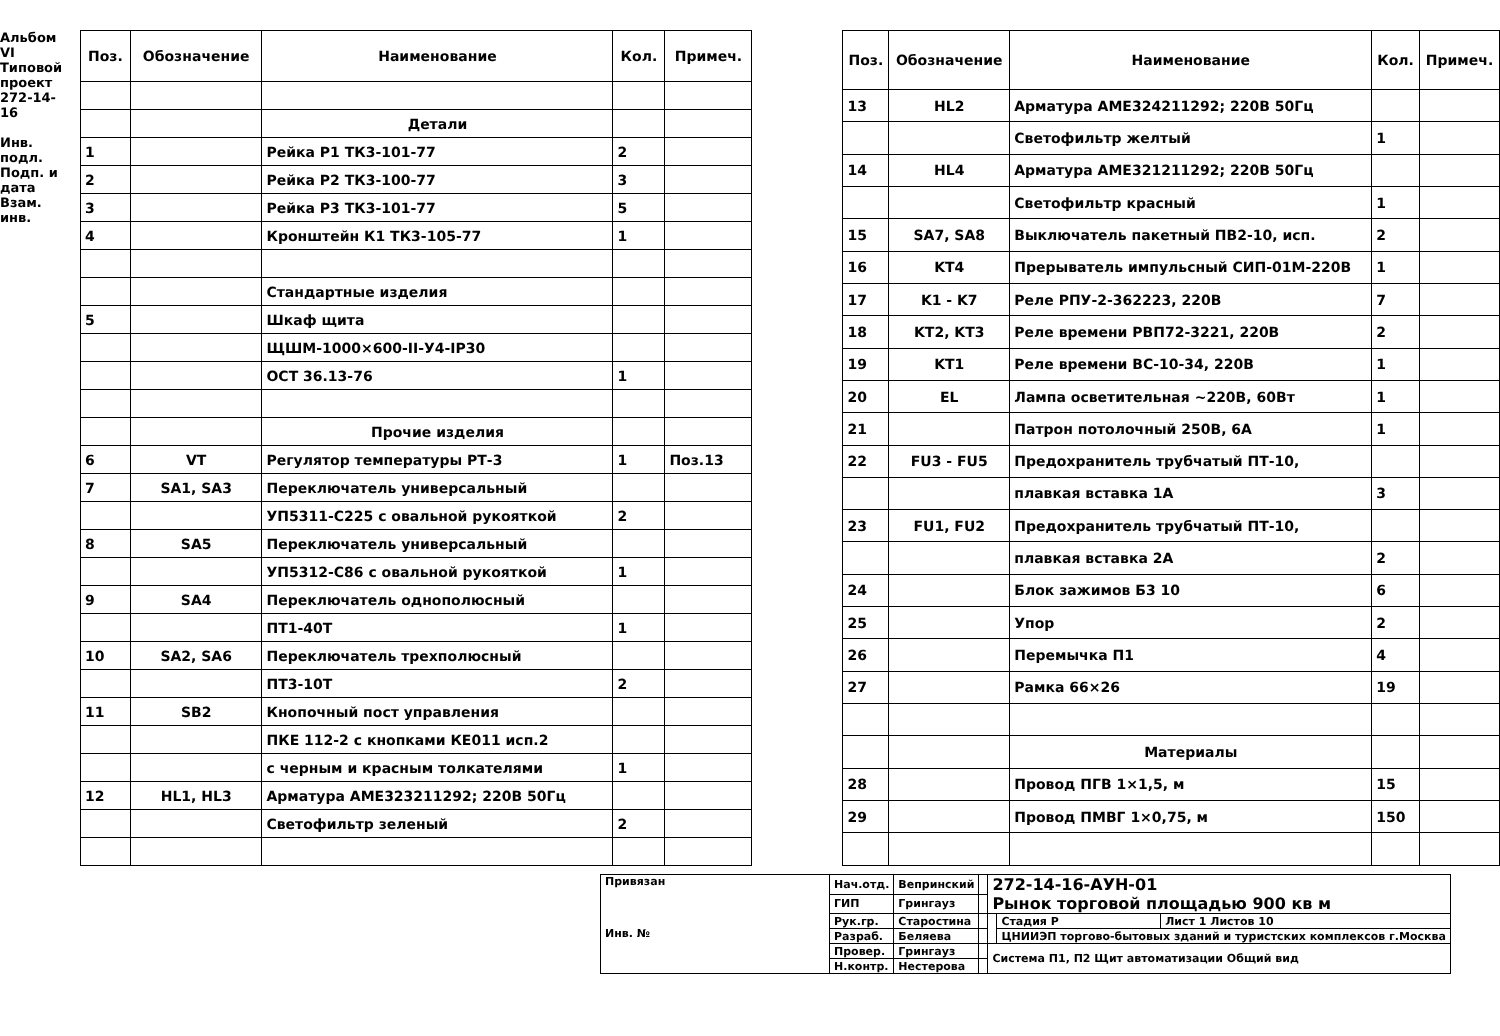Альбом VI
Типовой проект 272-14-16
Инв. подл. Подп. и дата Взам. инв.
| Поз. | Обозначение | Наименование | Кол. | Примеч. |
| --- | --- | --- | --- | --- |
| | | Детали | | |
| 1 | | Рейка Р1 ТК3-101-77 | 2 | |
| 2 | | Рейка Р2 ТК3-100-77 | 3 | |
| 3 | | Рейка Р3 ТК3-101-77 | 5 | |
| 4 | | Кронштейн К1 ТК3-105-77 | 1 | |
| | | Стандартные изделия | | |
| 5 | | Шкаф щита | | |
| | | ЩШМ-1000×600-II-У4-IP30 | | |
| | | ОСТ 36.13-76 | 1 | |
| | | Прочие изделия | | |
| 6 | VT | Регулятор температуры РТ-3 | 1 | Поз.13 |
| 7 | SA1, SA3 | Переключатель универсальный | | |
| | | УП5311-С225 с овальной рукояткой | 2 | |
| 8 | SA5 | Переключатель универсальный | | |
| | | УП5312-С86 с овальной рукояткой | 1 | |
| 9 | SA4 | Переключатель однополюсный | | |
| | | ПТ1-40Т | 1 | |
| 10 | SA2, SA6 | Переключатель трехполюсный | | |
| | | ПТ3-10Т | 2 | |
| 11 | SB2 | Кнопочный пост управления | | |
| | | ПКЕ 112-2 с кнопками КЕ011 исп.2 | | |
| | | с черным и красным толкателями | 1 | |
| 12 | HL1, HL3 | Арматура АМЕ323211292; 220В 50Гц | | |
| | | Светофильтр зеленый | 2 | |
| Поз. | Обозначение | Наименование | Кол. | Примеч. |
| --- | --- | --- | --- | --- |
| 13 | HL2 | Арматура АМЕ324211292; 220В 50Гц | | |
| | | Светофильтр желтый | 1 | |
| 14 | HL4 | Арматура АМЕ321211292; 220В 50Гц | | |
| | | Светофильтр красный | 1 | |
| 15 | SA7, SA8 | Выключатель пакетный ПВ2-10, исп. | 2 | |
| 16 | KT4 | Прерыватель импульсный СИП-01М-220В | 1 | |
| 17 | K1 - K7 | Реле РПУ-2-362223, 220В | 7 | |
| 18 | KT2, KT3 | Реле времени РВП72-3221, 220В | 2 | |
| 19 | KT1 | Реле времени ВС-10-34, 220В | 1 | |
| 20 | EL | Лампа осветительная ~220В, 60Вт | 1 | |
| 21 | | Патрон потолочный 250В, 6А | 1 | |
| 22 | FU3 - FU5 | Предохранитель трубчатый ПТ-10, | | |
| | | плавкая вставка 1А | 3 | |
| 23 | FU1, FU2 | Предохранитель трубчатый ПТ-10, | | |
| | | плавкая вставка 2А | 2 | |
| 24 | | Блок зажимов Б3 10 | 6 | |
| 25 | | Упор | 2 | |
| 26 | | Перемычка П1 | 4 | |
| 27 | | Рамка 66×26 | 19 | |
| | | Материалы | | |
| 28 | | Провод ПГВ 1×1,5, м | 15 | |
| 29 | | Провод ПМВГ 1×0,75, м | 150 | |
| Привязан Инв. № | Нач.отд. | Вепринский | | 272-14-16-АУН-01 Рынок торговой площадью 900 кв м | | |
| | ГИП | Грингауз | | | | |
| | Рук.гр. | Старостина | | | Стадия Р | Лист 1 Листов 10 |
| | Разраб. | Беляева | | | ЦНИИЭП торгово-бытовых зданий и туристских комплексов г.Москва | |
| | Провер. | Грингауз | | Система П1, П2 Щит автоматизации Общий вид | | |
| | Н.контр. | Нестерова | | | | |